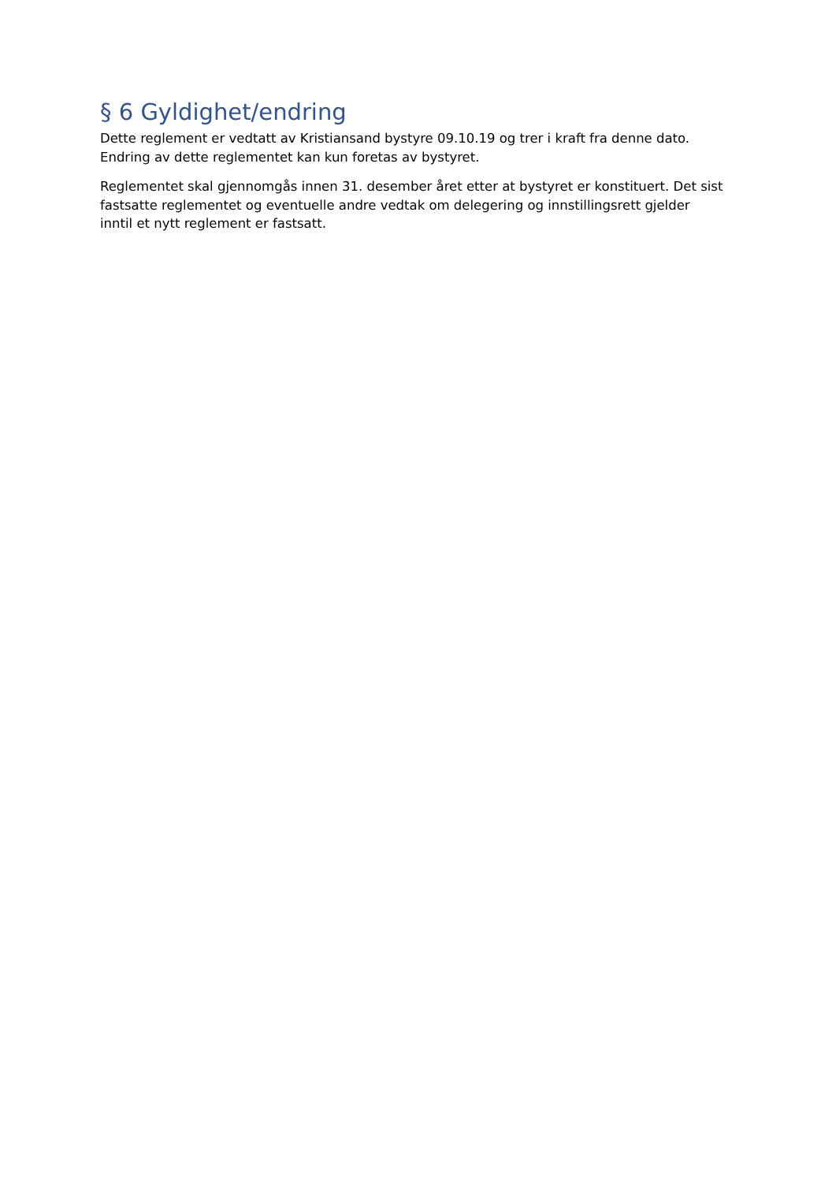§ 6 Gyldighet/endring
Dette reglement er vedtatt av Kristiansand bystyre 09.10.19 og trer i kraft fra denne dato. Endring av dette reglementet kan kun foretas av bystyret.
Reglementet skal gjennomgås innen 31. desember året etter at bystyret er konstituert. Det sist fastsatte reglementet og eventuelle andre vedtak om delegering og innstillingsrett gjelder inntil et nytt reglement er fastsatt.